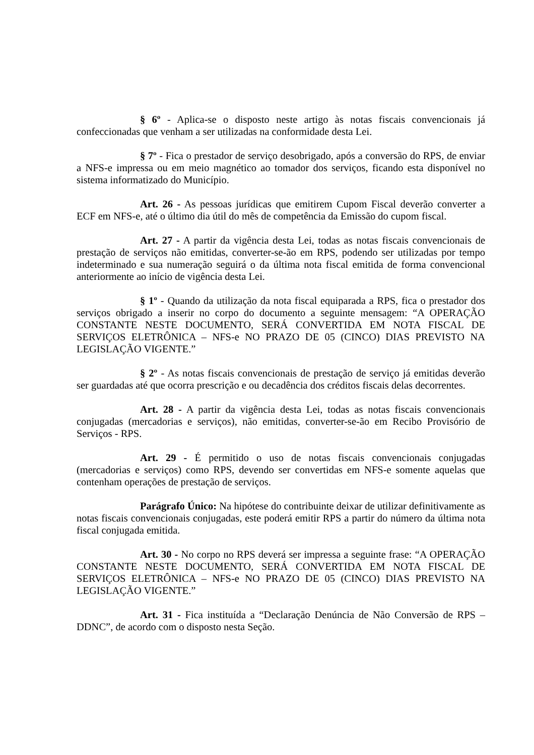§ 6º - Aplica-se o disposto neste artigo às notas fiscais convencionais já confeccionadas que venham a ser utilizadas na conformidade desta Lei.
§ 7º - Fica o prestador de serviço desobrigado, após a conversão do RPS, de enviar a NFS-e impressa ou em meio magnético ao tomador dos serviços, ficando esta disponível no sistema informatizado do Município.
Art. 26 - As pessoas jurídicas que emitirem Cupom Fiscal deverão converter a ECF em NFS-e, até o último dia útil do mês de competência da Emissão do cupom fiscal.
Art. 27 - A partir da vigência desta Lei, todas as notas fiscais convencionais de prestação de serviços não emitidas, converter-se-ão em RPS, podendo ser utilizadas por tempo indeterminado e sua numeração seguirá o da última nota fiscal emitida de forma convencional anteriormente ao início de vigência desta Lei.
§ 1º - Quando da utilização da nota fiscal equiparada a RPS, fica o prestador dos serviços obrigado a inserir no corpo do documento a seguinte mensagem: “A OPERAÇÃO CONSTANTE NESTE DOCUMENTO, SERÁ CONVERTIDA EM NOTA FISCAL DE SERVIÇOS ELETRÔNICA – NFS-e NO PRAZO DE 05 (CINCO) DIAS PREVISTO NA LEGISLAÇÃO VIGENTE.”
§ 2º - As notas fiscais convencionais de prestação de serviço já emitidas deverão ser guardadas até que ocorra prescrição e ou decadência dos créditos fiscais delas decorrentes.
Art. 28 - A partir da vigência desta Lei, todas as notas fiscais convencionais conjugadas (mercadorias e serviços), não emitidas, converter-se-ão em Recibo Provisório de Serviços - RPS.
Art. 29 - É permitido o uso de notas fiscais convencionais conjugadas (mercadorias e serviços) como RPS, devendo ser convertidas em NFS-e somente aquelas que contenham operações de prestação de serviços.
Parágrafo Único: Na hipótese do contribuinte deixar de utilizar definitivamente as notas fiscais convencionais conjugadas, este poderá emitir RPS a partir do número da última nota fiscal conjugada emitida.
Art. 30 - No corpo no RPS deverá ser impressa a seguinte frase: “A OPERAÇÃO CONSTANTE NESTE DOCUMENTO, SERÁ CONVERTIDA EM NOTA FISCAL DE SERVIÇOS ELETRÔNICA – NFS-e NO PRAZO DE 05 (CINCO) DIAS PREVISTO NA LEGISLAÇÃO VIGENTE.”
Art. 31 - Fica instituída a “Declaração Denúncia de Não Conversão de RPS – DDNC”, de acordo com o disposto nesta Seção.